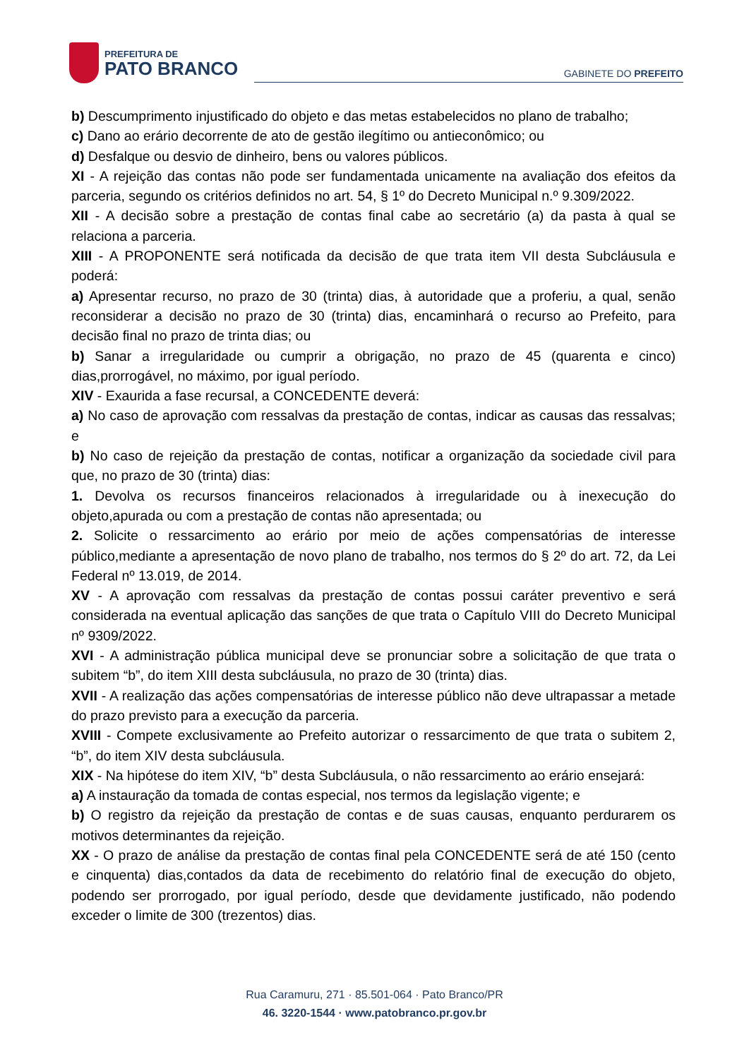PREFEITURA DE
PATO BRANCO
GABINETE DO PREFEITO
b) Descumprimento injustificado do objeto e das metas estabelecidos no plano de trabalho;
c) Dano ao erário decorrente de ato de gestão ilegítimo ou antieconômico; ou
d) Desfalque ou desvio de dinheiro, bens ou valores públicos.
XI - A rejeição das contas não pode ser fundamentada unicamente na avaliação dos efeitos da parceria, segundo os critérios definidos no art. 54, § 1º do Decreto Municipal n.º 9.309/2022.
XII - A decisão sobre a prestação de contas final cabe ao secretário (a) da pasta à qual se relaciona a parceria.
XIII - A PROPONENTE será notificada da decisão de que trata item VII desta Subcláusula e poderá:
a) Apresentar recurso, no prazo de 30 (trinta) dias, à autoridade que a proferiu, a qual, senão reconsiderar a decisão no prazo de 30 (trinta) dias, encaminhará o recurso ao Prefeito, para decisão final no prazo de trinta dias; ou
b) Sanar a irregularidade ou cumprir a obrigação, no prazo de 45 (quarenta e cinco) dias,prorrogável, no máximo, por igual período.
XIV - Exaurida a fase recursal, a CONCEDENTE deverá:
a) No caso de aprovação com ressalvas da prestação de contas, indicar as causas das ressalvas; e
b) No caso de rejeição da prestação de contas, notificar a organização da sociedade civil para que, no prazo de 30 (trinta) dias:
1. Devolva os recursos financeiros relacionados à irregularidade ou à inexecução do objeto,apurada ou com a prestação de contas não apresentada; ou
2. Solicite o ressarcimento ao erário por meio de ações compensatórias de interesse público,mediante a apresentação de novo plano de trabalho, nos termos do § 2º do art. 72, da Lei Federal nº 13.019, de 2014.
XV - A aprovação com ressalvas da prestação de contas possui caráter preventivo e será considerada na eventual aplicação das sanções de que trata o Capítulo VIII do Decreto Municipal nº 9309/2022.
XVI - A administração pública municipal deve se pronunciar sobre a solicitação de que trata o subitem “b”, do item XIII desta subcláusula, no prazo de 30 (trinta) dias.
XVII - A realização das ações compensatórias de interesse público não deve ultrapassar a metade do prazo previsto para a execução da parceria.
XVIII - Compete exclusivamente ao Prefeito autorizar o ressarcimento de que trata o subitem 2, “b”, do item XIV desta subcláusula.
XIX - Na hipótese do item XIV, “b” desta Subcláusula, o não ressarcimento ao erário ensejará:
a) A instauração da tomada de contas especial, nos termos da legislação vigente; e
b) O registro da rejeição da prestação de contas e de suas causas, enquanto perdurarem os motivos determinantes da rejeição.
XX - O prazo de análise da prestação de contas final pela CONCEDENTE será de até 150 (cento e cinquenta) dias,contados da data de recebimento do relatório final de execução do objeto, podendo ser prorrogado, por igual período, desde que devidamente justificado, não podendo exceder o limite de 300 (trezentos) dias.
Rua Caramuru, 271 · 85.501-064 · Pato Branco/PR
46. 3220-1544 · www.patobranco.pr.gov.br